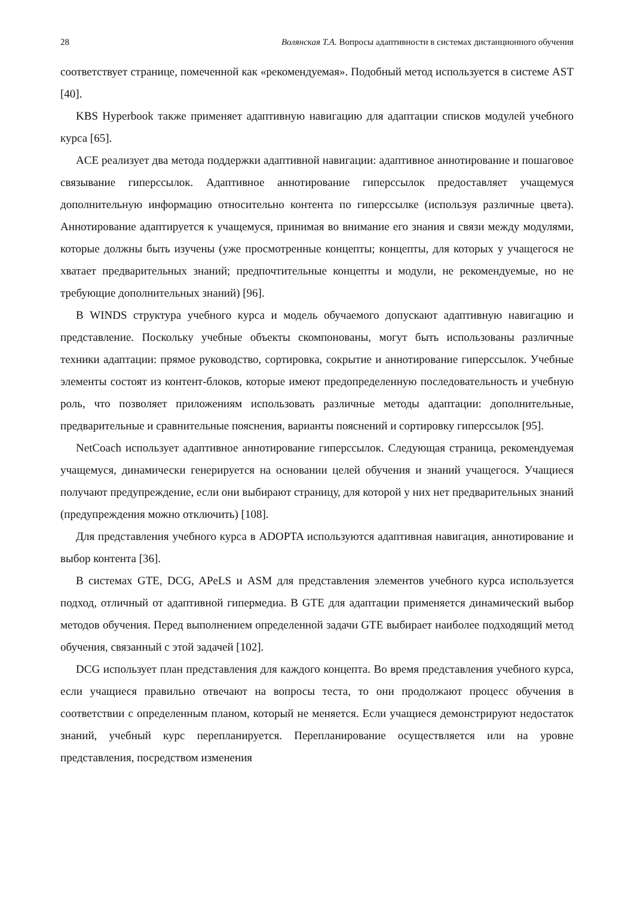28 Волянская Т.А. Вопросы адаптивности в системах дистанционного обучения
соответствует странице, помеченной как «рекомендуемая». Подобный метод используется в системе AST [40].
KBS Hyperbook также применяет адаптивную навигацию для адаптации списков модулей учебного курса [65].
ACE реализует два метода поддержки адаптивной навигации: адаптивное аннотирование и пошаговое связывание гиперссылок. Адаптивное аннотирование гиперссылок предоставляет учащемуся дополнительную информацию относительно контента по гиперссылке (используя различные цвета). Аннотирование адаптируется к учащемуся, принимая во внимание его знания и связи между модулями, которые должны быть изучены (уже просмотренные концепты; концепты, для которых у учащегося не хватает предварительных знаний; предпочтительные концепты и модули, не рекомендуемые, но не требующие дополнительных знаний) [96].
В WINDS структура учебного курса и модель обучаемого допускают адаптивную навигацию и представление. Поскольку учебные объекты скомпонованы, могут быть использованы различные техники адаптации: прямое руководство, сортировка, сокрытие и аннотирование гиперссылок. Учебные элементы состоят из контент-блоков, которые имеют предопределенную последовательность и учебную роль, что позволяет приложениям использовать различные методы адаптации: дополнительные, предварительные и сравнительные пояснения, варианты пояснений и сортировку гиперссылок [95].
NetCoach использует адаптивное аннотирование гиперссылок. Следующая страница, рекомендуемая учащемуся, динамически генерируется на основании целей обучения и знаний учащегося. Учащиеся получают предупреждение, если они выбирают страницу, для которой у них нет предварительных знаний (предупреждения можно отключить) [108].
Для представления учебного курса в ADOPTA используются адаптивная навигация, аннотирование и выбор контента [36].
В системах GTE, DCG, APeLS и ASM для представления элементов учебного курса используется подход, отличный от адаптивной гипермедиа. В GTE для адаптации применяется динамический выбор методов обучения. Перед выполнением определенной задачи GTE выбирает наиболее подходящий метод обучения, связанный с этой задачей [102].
DCG использует план представления для каждого концепта. Во время представления учебного курса, если учащиеся правильно отвечают на вопросы теста, то они продолжают процесс обучения в соответствии с определенным планом, который не меняется. Если учащиеся демонстрируют недостаток знаний, учебный курс перепланируется. Перепланирование осуществляется или на уровне представления, посредством изменения